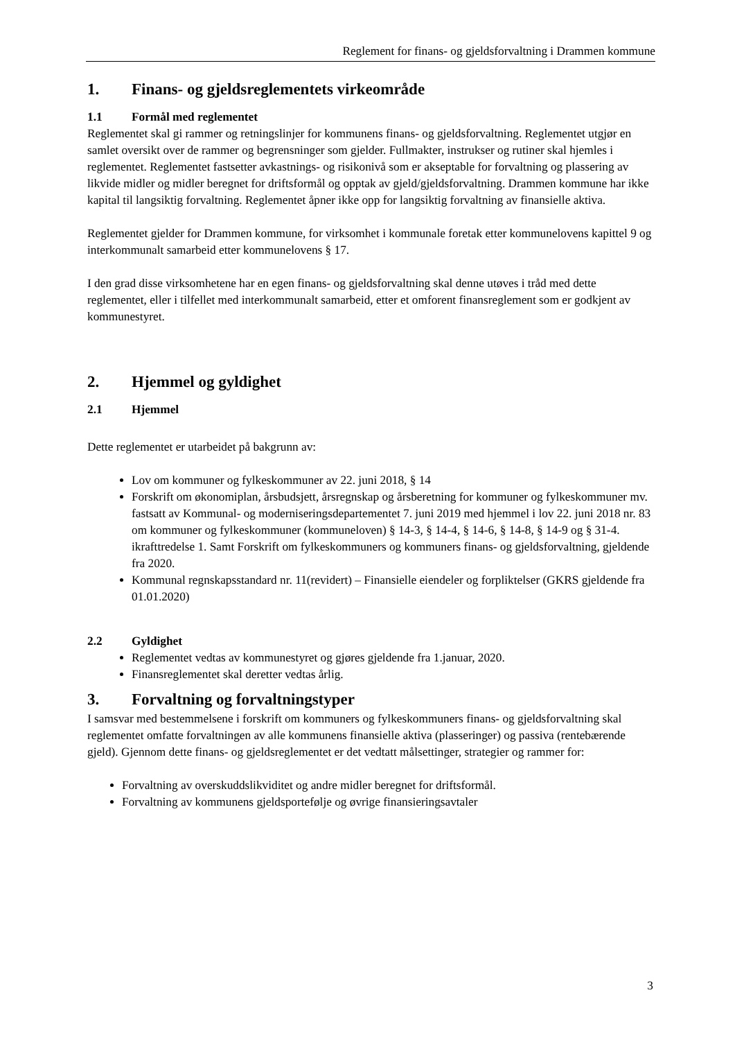Reglement for finans- og gjeldsforvaltning i Drammen kommune
1. Finans- og gjeldsreglementets virkeområde
1.1 Formål med reglementet
Reglementet skal gi rammer og retningslinjer for kommunens finans- og gjeldsforvaltning. Reglementet utgjør en samlet oversikt over de rammer og begrensninger som gjelder. Fullmakter, instrukser og rutiner skal hjemles i reglementet. Reglementet fastsetter avkastnings- og risikonivå som er akseptable for forvaltning og plassering av likvide midler og midler beregnet for driftsformål og opptak av gjeld/gjeldsforvaltning. Drammen kommune har ikke kapital til langsiktig forvaltning. Reglementet åpner ikke opp for langsiktig forvaltning av finansielle aktiva.
Reglementet gjelder for Drammen kommune, for virksomhet i kommunale foretak etter kommunelovens kapittel 9 og interkommunalt samarbeid etter kommunelovens § 17.
I den grad disse virksomhetene har en egen finans- og gjeldsforvaltning skal denne utøves i tråd med dette reglementet, eller i tilfellet med interkommunalt samarbeid, etter et omforent finansreglement som er godkjent av kommunestyret.
2. Hjemmel og gyldighet
2.1 Hjemmel
Dette reglementet er utarbeidet på bakgrunn av:
Lov om kommuner og fylkeskommuner av 22. juni 2018, § 14
Forskrift om økonomiplan, årsbudsjett, årsregnskap og årsberetning for kommuner og fylkeskommuner mv. fastsatt av Kommunal- og moderniseringsdepartementet 7. juni 2019 med hjemmel i lov 22. juni 2018 nr. 83 om kommuner og fylkeskommuner (kommuneloven) § 14-3, § 14-4, § 14-6, § 14-8, § 14-9 og § 31-4. ikrafttredelse 1. Samt Forskrift om fylkeskommuners og kommuners finans- og gjeldsforvaltning, gjeldende fra 2020.
Kommunal regnskapsstandard nr. 11(revidert) – Finansielle eiendeler og forpliktelser (GKRS gjeldende fra 01.01.2020)
2.2 Gyldighet
Reglementet vedtas av kommunestyret og gjøres gjeldende fra 1.januar, 2020.
Finansreglementet skal deretter vedtas årlig.
3. Forvaltning og forvaltningstyper
I samsvar med bestemmelsene i forskrift om kommuners og fylkeskommuners finans- og gjeldsforvaltning skal reglementet omfatte forvaltningen av alle kommunens finansielle aktiva (plasseringer) og passiva (rentebærende gjeld). Gjennom dette finans- og gjeldsreglementet er det vedtatt målsettinger, strategier og rammer for:
Forvaltning av overskuddslikviditet og andre midler beregnet for driftsformål.
Forvaltning av kommunens gjeldsportefølje og øvrige finansieringsavtaler
3